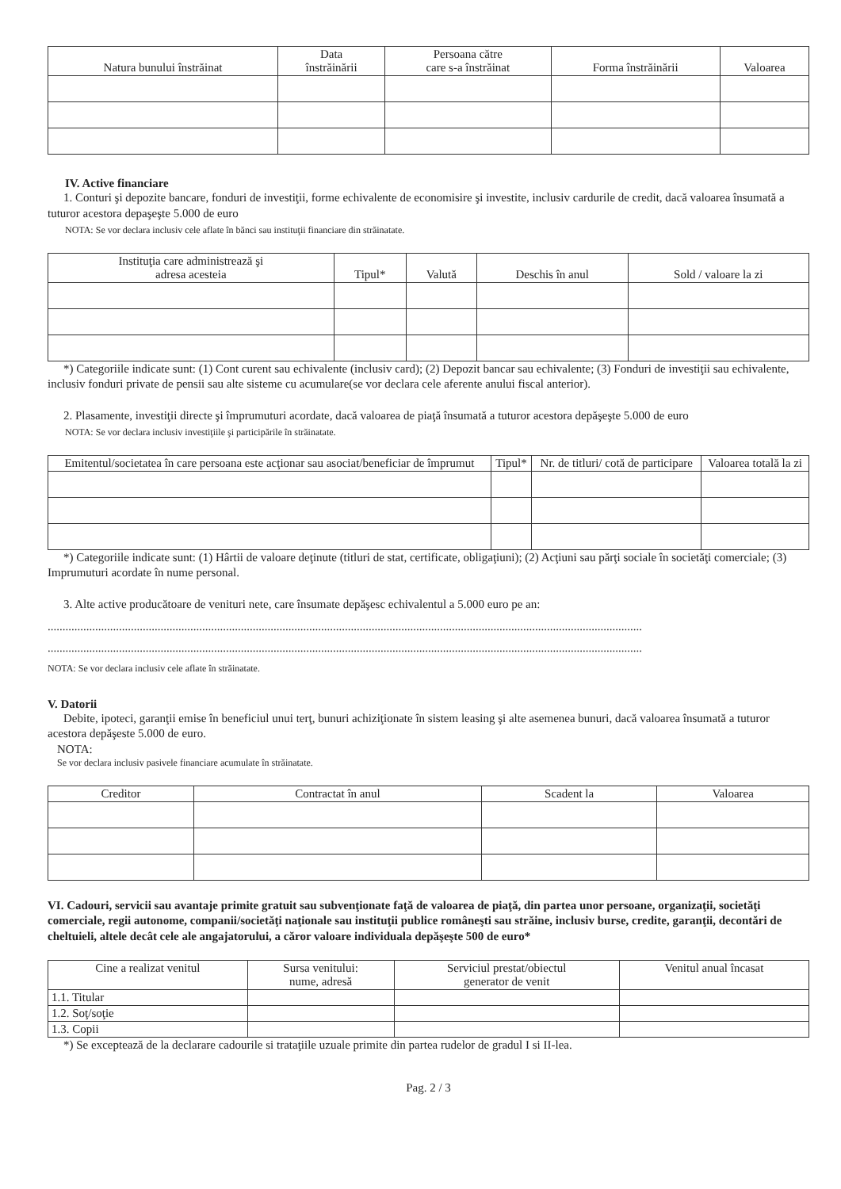| Natura bunului înstrăinat | Data înstrăinării | Persoana către care s-a înstrăinat | Forma înstrăinării | Valoarea |
| --- | --- | --- | --- | --- |
IV. Active financiare
1. Conturi şi depozite bancare, fonduri de investiţii, forme echivalente de economisire şi investite, inclusiv cardurile de credit, dacă valoarea însumată a tuturor acestora depaşeşte 5.000 de euro
NOTA: Se vor declara inclusiv cele aflate în bănci sau instituţii financiare din străinatate.
| Instituţia care administrează şi adresa acesteia | Tipul* | Valută | Deschis în anul | Sold / valoare la zi |
| --- | --- | --- | --- | --- |
*) Categoriile indicate sunt: (1) Cont curent sau echivalente (inclusiv card); (2) Depozit bancar sau echivalente; (3) Fonduri de investiţii sau echivalente, inclusiv fonduri private de pensii sau alte sisteme cu acumulare(se vor declara cele aferente anului fiscal anterior).
2. Plasamente, investiţii directe şi împrumuturi acordate, dacă valoarea de piaţă însumată a tuturor acestora depăşeşte 5.000 de euro
NOTA: Se vor declara inclusiv investiţiile şi participările în străinatate.
| Emitentul/societatea în care persoana este acţionar sau asociat/beneficiar de împrumut | Tipul* | Nr. de titluri/ cotă de participare | Valoarea totală la zi |
| --- | --- | --- | --- |
*) Categoriile indicate sunt: (1) Hârtii de valoare deţinute (titluri de stat, certificate, obligaţiuni); (2) Acţiuni sau părţi sociale în societăţi comerciale; (3) Imprumuturi acordate în nume personal.
3. Alte active producătoare de venituri nete, care însumate depăşesc echivalentul a 5.000 euro pe an:
........................................................................................................................................................................................................
........................................................................................................................................................................................................
NOTA: Se vor declara inclusiv cele aflate în străinatate.
V. Datorii
Debite, ipoteci, garanţii emise în beneficiul unui terţ, bunuri achiziţionate în sistem leasing şi alte asemenea bunuri, dacă valoarea însumată a tuturor acestora depăşeste 5.000 de euro.
NOTA:
Se vor declara inclusiv pasivele financiare acumulate în străinatate.
| Creditor | Contractat în anul | Scadent la | Valoarea |
| --- | --- | --- | --- |
VI. Cadouri, servicii sau avantaje primite gratuit sau subvenţionate faţă de valoarea de piaţă, din partea unor persoane, organizaţii, societăţi comerciale, regii autonome, companii/societăţi naţionale sau instituţii publice româneşti sau străine, inclusiv burse, credite, garanţii, decontări de cheltuieli, altele decât cele ale angajatorului, a căror valoare individuala depăşeşte 500 de euro*
| Cine a realizat venitul | Sursa venitului: nume, adresă | Serviciul prestat/obiectul generator de venit | Venitul anual încasat |
| --- | --- | --- | --- |
| 1.1. Titular | | | |
| 1.2. Soţ/soţie | | | |
| 1.3. Copii | | | |
*) Se exceptează de la declarare cadourile si trataţiile uzuale primite din partea rudelor de gradul I si II-lea.
Pag. 2 / 3